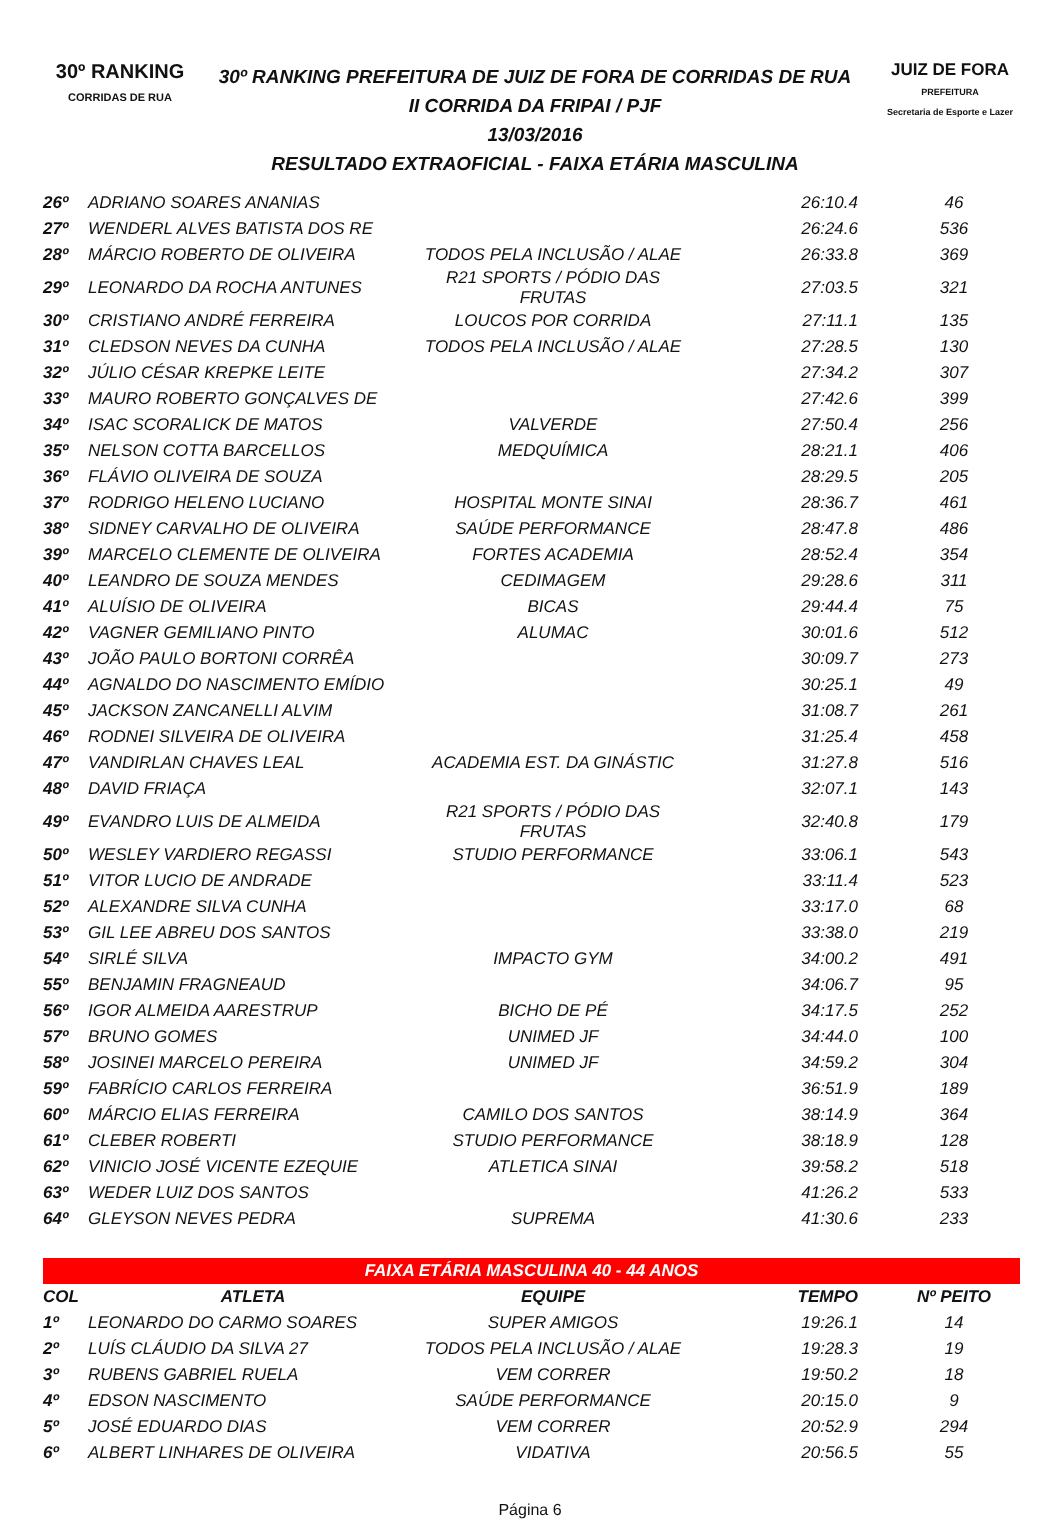30º RANKING
CORRIDAS DE RUA
30º RANKING PREFEITURA DE JUIZ DE FORA DE CORRIDAS DE RUA
II CORRIDA DA FRIPAI / PJF
13/03/2016
RESULTADO EXTRAOFICIAL - FAIXA ETÁRIA MASCULINA
JUIZ DE FORA
PREFEITURA
Secretaria de Esporte e Lazer
| 26º | ADRIANO SOARES ANANIAS | | 26:10.4 | 46 |
| 27º | WENDERL ALVES BATISTA DOS RE | | 26:24.6 | 536 |
| 28º | MÁRCIO ROBERTO DE OLIVEIRA | TODOS PELA INCLUSÃO / ALAE | 26:33.8 | 369 |
| 29º | LEONARDO DA ROCHA ANTUNES | R21 SPORTS / PÓDIO DAS FRUTAS | 27:03.5 | 321 |
| 30º | CRISTIANO ANDRÉ FERREIRA | LOUCOS POR CORRIDA | 27:11.1 | 135 |
| 31º | CLEDSON NEVES DA CUNHA | TODOS PELA INCLUSÃO / ALAE | 27:28.5 | 130 |
| 32º | JÚLIO CÉSAR KREPKE LEITE | | 27:34.2 | 307 |
| 33º | MAURO ROBERTO GONÇALVES DE | | 27:42.6 | 399 |
| 34º | ISAC SCORALICK DE MATOS | VALVERDE | 27:50.4 | 256 |
| 35º | NELSON COTTA BARCELLOS | MEDQUÍMICA | 28:21.1 | 406 |
| 36º | FLÁVIO OLIVEIRA DE SOUZA | | 28:29.5 | 205 |
| 37º | RODRIGO HELENO LUCIANO | HOSPITAL MONTE SINAI | 28:36.7 | 461 |
| 38º | SIDNEY CARVALHO DE OLIVEIRA | SAÚDE PERFORMANCE | 28:47.8 | 486 |
| 39º | MARCELO CLEMENTE DE OLIVEIRA | FORTES ACADEMIA | 28:52.4 | 354 |
| 40º | LEANDRO DE SOUZA MENDES | CEDIMAGEM | 29:28.6 | 311 |
| 41º | ALUÍSIO DE OLIVEIRA | BICAS | 29:44.4 | 75 |
| 42º | VAGNER GEMILIANO PINTO | ALUMAC | 30:01.6 | 512 |
| 43º | JOÃO PAULO BORTONI CORRÊA | | 30:09.7 | 273 |
| 44º | AGNALDO DO NASCIMENTO EMÍDIO | | 30:25.1 | 49 |
| 45º | JACKSON ZANCANELLI ALVIM | | 31:08.7 | 261 |
| 46º | RODNEI SILVEIRA DE OLIVEIRA | | 31:25.4 | 458 |
| 47º | VANDIRLAN CHAVES LEAL | ACADEMIA EST. DA GINÁSTIC | 31:27.8 | 516 |
| 48º | DAVID FRIAÇA | | 32:07.1 | 143 |
| 49º | EVANDRO LUIS DE ALMEIDA | R21 SPORTS / PÓDIO DAS FRUTAS | 32:40.8 | 179 |
| 50º | WESLEY VARDIERO REGASSI | STUDIO PERFORMANCE | 33:06.1 | 543 |
| 51º | VITOR LUCIO DE ANDRADE | | 33:11.4 | 523 |
| 52º | ALEXANDRE SILVA CUNHA | | 33:17.0 | 68 |
| 53º | GIL LEE ABREU DOS SANTOS | | 33:38.0 | 219 |
| 54º | SIRLÉ SILVA | IMPACTO GYM | 34:00.2 | 491 |
| 55º | BENJAMIN FRAGNEAUD | | 34:06.7 | 95 |
| 56º | IGOR ALMEIDA AARESTRUP | BICHO DE PÉ | 34:17.5 | 252 |
| 57º | BRUNO GOMES | UNIMED JF | 34:44.0 | 100 |
| 58º | JOSINEI MARCELO PEREIRA | UNIMED JF | 34:59.2 | 304 |
| 59º | FABRÍCIO CARLOS FERREIRA | | 36:51.9 | 189 |
| 60º | MÁRCIO ELIAS FERREIRA | CAMILO DOS SANTOS | 38:14.9 | 364 |
| 61º | CLEBER ROBERTI | STUDIO PERFORMANCE | 38:18.9 | 128 |
| 62º | VINICIO JOSÉ VICENTE EZEQUIE | ATLETICA SINAI | 39:58.2 | 518 |
| 63º | WEDER LUIZ DOS SANTOS | | 41:26.2 | 533 |
| 64º | GLEYSON NEVES PEDRA | SUPREMA | 41:30.6 | 233 |
| FAIXA ETÁRIA MASCULINA 40 - 44 ANOS | | | | |
| COL | ATLETA | EQUIPE | TEMPO | Nº PEITO |
| 1º | LEONARDO DO CARMO SOARES | SUPER AMIGOS | 19:26.1 | 14 |
| 2º | LUÍS CLÁUDIO DA SILVA 27 | TODOS PELA INCLUSÃO / ALAE | 19:28.3 | 19 |
| 3º | RUBENS GABRIEL RUELA | VEM CORRER | 19:50.2 | 18 |
| 4º | EDSON NASCIMENTO | SAÚDE PERFORMANCE | 20:15.0 | 9 |
| 5º | JOSÉ EDUARDO DIAS | VEM CORRER | 20:52.9 | 294 |
| 6º | ALBERT LINHARES DE OLIVEIRA | VIDATIVA | 20:56.5 | 55 |
Página 6